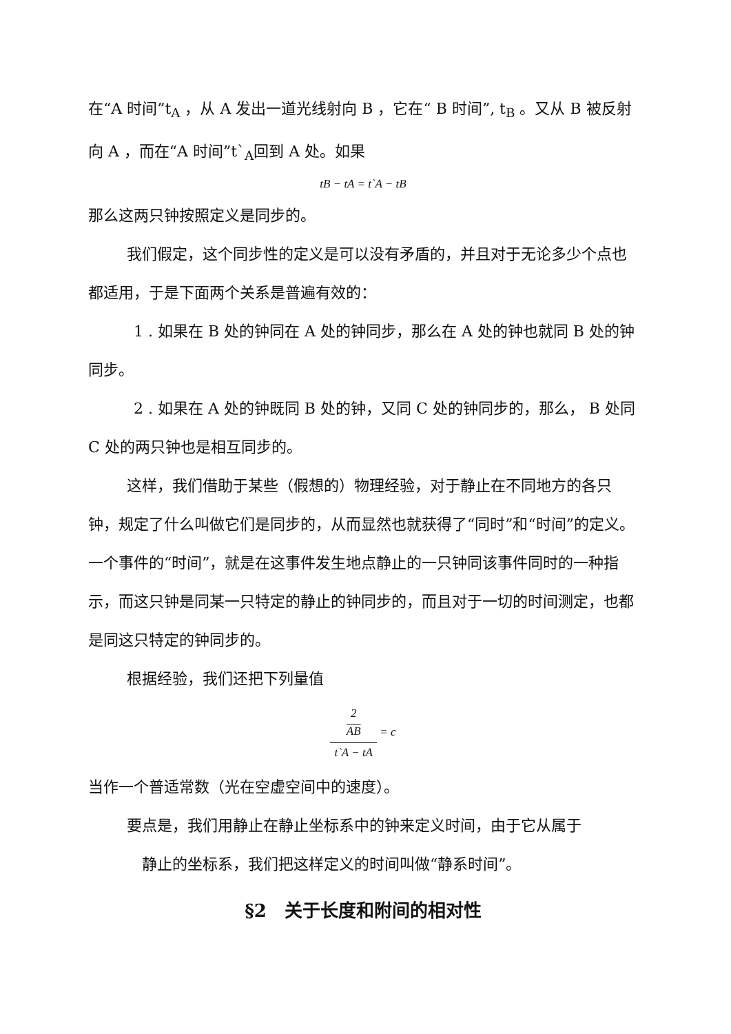在“A 时间”t<sub>A</sub> ，从 A 发出一道光线射向 B ，它在“ B 时间”, t<sub>B</sub> 。又从 B 被反射向 A ，而在“A 时间”t`<sub>A</sub>回到 A 处。如果
tB − tA = t`A − tB
那么这两只钟按照定义是同步的。
我们假定，这个同步性的定义是可以没有矛盾的，并且对于无论多少个点也都适用，于是下面两个关系是普遍有效的：
1 . 如果在 B 处的钟同在 A 处的钟同步，那么在 A 处的钟也就同 B 处的钟同步。
2 . 如果在 A 处的钟既同 B 处的钟，又同 C 处的钟同步的，那么， B 处同 C 处的两只钟也是相互同步的。
这样，我们借助于某些（假想的）物理经验，对于静止在不同地方的各只钟，规定了什么叫做它们是同步的，从而显然也就获得了“同时”和“时间”的定义。一个事件的“时间”，就是在这事件发生地点静止的一只钟同该事件同时的一种指示，而这只钟是同某一只特定的静止的钟同步的，而且对于一切的时间测定，也都是同这只特定的钟同步的。
根据经验，我们还把下列量值
2
AB t`A − tA = c
当作一个普适常数（光在空虚空间中的速度）。
要点是，我们用静止在静止坐标系中的钟来定义时间，由于它从属于
静止的坐标系，我们把这样定义的时间叫做“静系时间”。
§2　关于长度和附间的相对性